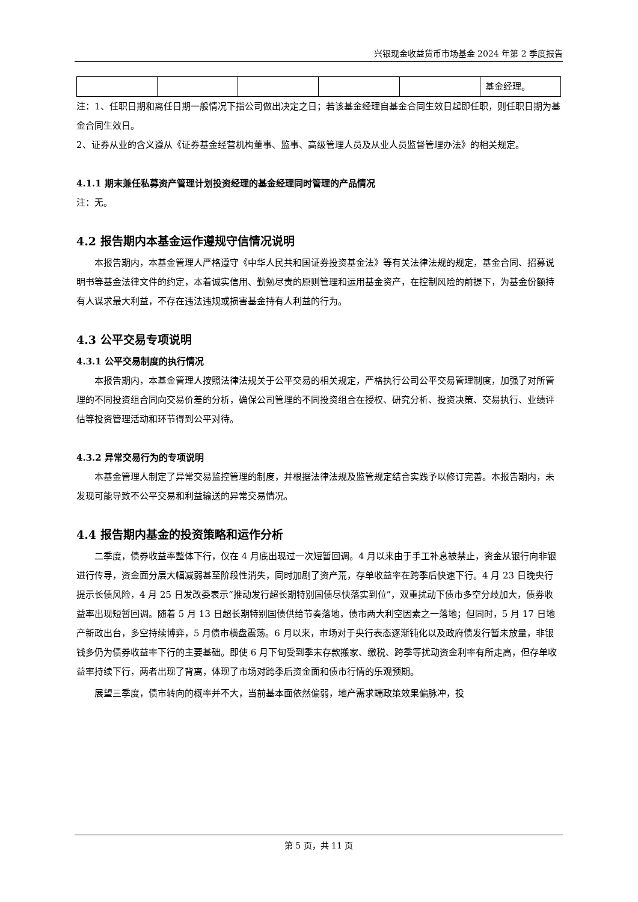兴银现金收益货币市场基金 2024 年第 2 季度报告
| | | | | | 基金经理。 |
注：1、任职日期和离任日期一般情况下指公司做出决定之日；若该基金经理自基金合同生效日起即任职，则任职日期为基金合同生效日。
2、证券从业的含义遵从《证券基金经营机构董事、监事、高级管理人员及从业人员监督管理办法》的相关规定。
4.1.1 期末兼任私募资产管理计划投资经理的基金经理同时管理的产品情况
注：无。
4.2 报告期内本基金运作遵规守信情况说明
本报告期内，本基金管理人严格遵守《中华人民共和国证券投资基金法》等有关法律法规的规定，基金合同、招募说明书等基金法律文件的约定，本着诚实信用、勤勉尽责的原则管理和运用基金资产，在控制风险的前提下，为基金份额持有人谋求最大利益，不存在违法违规或损害基金持有人利益的行为。
4.3 公平交易专项说明
4.3.1 公平交易制度的执行情况
本报告期内，本基金管理人按照法律法规关于公平交易的相关规定，严格执行公司公平交易管理制度，加强了对所管理的不同投资组合同向交易价差的分析，确保公司管理的不同投资组合在授权、研究分析、投资决策、交易执行、业绩评估等投资管理活动和环节得到公平对待。
4.3.2 异常交易行为的专项说明
本基金管理人制定了异常交易监控管理的制度，并根据法律法规及监管规定结合实践予以修订完善。本报告期内，未发现可能导致不公平交易和利益输送的异常交易情况。
4.4 报告期内基金的投资策略和运作分析
二季度，债券收益率整体下行，仅在 4 月底出现过一次短暂回调。4 月以来由于手工补息被禁止，资金从银行向非银进行传导，资金面分层大幅减弱甚至阶段性消失，同时加剧了资产荒，存单收益率在跨季后快速下行。4 月 23 日晚央行提示长债风险，4 月 25 日发改委表示“推动发行超长期特别国债尽快落实到位”，双重扰动下债市多空分歧加大，债券收益率出现短暂回调。随着 5 月 13 日超长期特别国债供给节奏落地，债市两大利空因素之一落地；但同时，5 月 17 日地产新政出台，多空持续博弈，5 月债市横盘震荡。6 月以来，市场对于央行表态逐渐钝化以及政府债发行暂未放量，非银钱多仍为债券收益率下行的主要基础。即使 6 月下旬受到季末存款搬家、缴税、跨季等扰动资金利率有所走高，但存单收益率持续下行，两者出现了背离，体现了市场对跨季后资金面和债市行情的乐观预期。
展望三季度，债市转向的概率并不大，当前基本面依然偏弱，地产需求端政策效果偏脉冲，投
第 5 页，共 11 页